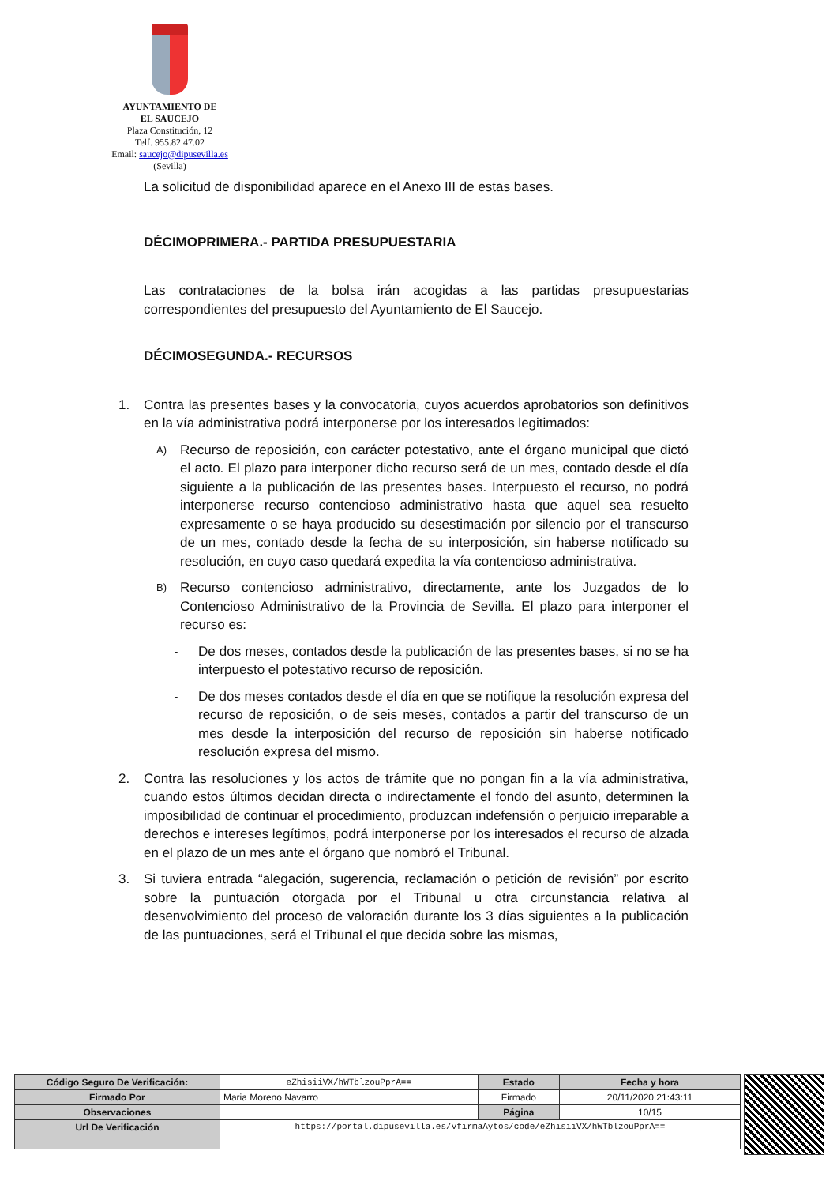AYUNTAMIENTO DE
EL SAUCEJO
Plaza Constitución, 12
Telf. 955.82.47.02
Email: saucejo@dipusevilla.es
(Sevilla)
La solicitud de disponibilidad aparece en el Anexo III de estas bases.
DÉCIMOPRIMERA.- PARTIDA PRESUPUESTARIA
Las contrataciones de la bolsa irán acogidas a las partidas presupuestarias correspondientes del presupuesto del Ayuntamiento de El Saucejo.
DÉCIMOSEGUNDA.- RECURSOS
1. Contra las presentes bases y la convocatoria, cuyos acuerdos aprobatorios son definitivos en la vía administrativa podrá interponerse por los interesados legitimados:
A)
Recurso de reposición, con carácter potestativo, ante el órgano municipal que dictó el acto. El plazo para interponer dicho recurso será de un mes, contado desde el día siguiente a la publicación de las presentes bases. Interpuesto el recurso, no podrá interponerse recurso contencioso administrativo hasta que aquel sea resuelto expresamente o se haya producido su desestimación por silencio por el transcurso de un mes, contado desde la fecha de su interposición, sin haberse notificado su resolución, en cuyo caso quedará expedita la vía contencioso administrativa.
B)
Recurso contencioso administrativo, directamente, ante los Juzgados de lo Contencioso Administrativo de la Provincia de Sevilla. El plazo para interponer el recurso es:
-
De dos meses, contados desde la publicación de las presentes bases, si no se ha interpuesto el potestativo recurso de reposición.
-
De dos meses contados desde el día en que se notifique la resolución expresa del recurso de reposición, o de seis meses, contados a partir del transcurso de un mes desde la interposición del recurso de reposición sin haberse notificado resolución expresa del mismo.
2. Contra las resoluciones y los actos de trámite que no pongan fin a la vía administrativa, cuando estos últimos decidan directa o indirectamente el fondo del asunto, determinen la imposibilidad de continuar el procedimiento, produzcan indefensión o perjuicio irreparable a derechos e intereses legítimos, podrá interponerse por los interesados el recurso de alzada en el plazo de un mes ante el órgano que nombró el Tribunal.
3. Si tuviera entrada “alegación, sugerencia, reclamación o petición de revisión” por escrito sobre la puntuación otorgada por el Tribunal u otra circunstancia relativa al desenvolvimiento del proceso de valoración durante los 3 días siguientes a la publicación de las puntuaciones, será el Tribunal el que decida sobre las mismas,
| Código Seguro De Verificación: | eZhisiiVX/hWTblzouPprA== | Estado | Fecha y hora |
| Firmado Por | Maria Moreno Navarro | Firmado | 20/11/2020 21:43:11 |
| Observaciones | | Página | 10/15 |
| Url De Verificación | https://portal.dipusevilla.es/vfirmaAytos/code/eZhisiiVX/hWTblzouPprA== | | |